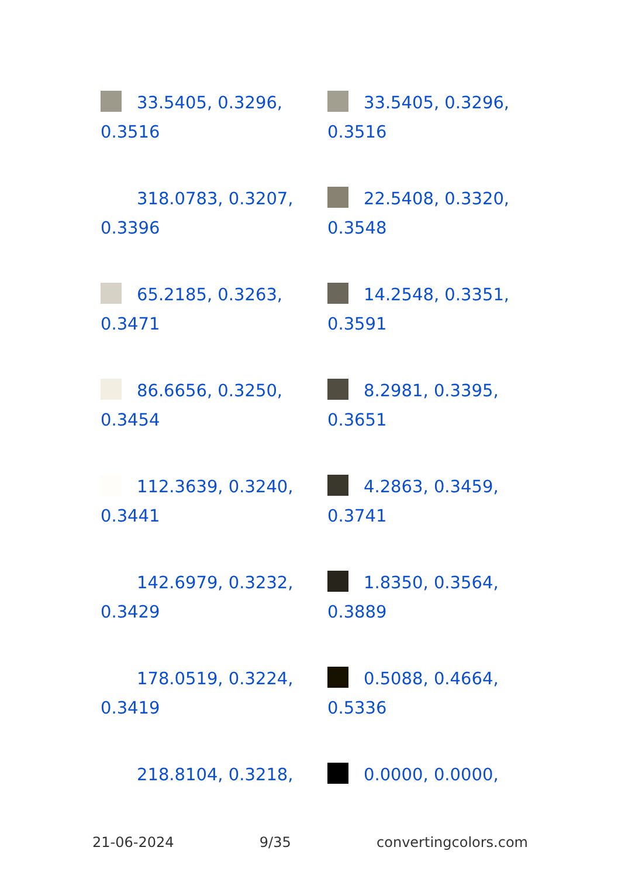33.5405, 0.3296, 0.3516
33.5405, 0.3296, 0.3516
318.0783, 0.3207, 0.3396
22.5408, 0.3320, 0.3548
65.2185, 0.3263, 0.3471
14.2548, 0.3351, 0.3591
86.6656, 0.3250, 0.3454
8.2981, 0.3395, 0.3651
112.3639, 0.3240, 0.3441
4.2863, 0.3459, 0.3741
142.6979, 0.3232, 0.3429
1.8350, 0.3564, 0.3889
178.0519, 0.3224, 0.3419
0.5088, 0.4664, 0.5336
218.8104, 0.3218,
0.0000, 0.0000,
21-06-2024 9/35 convertingcolors.com